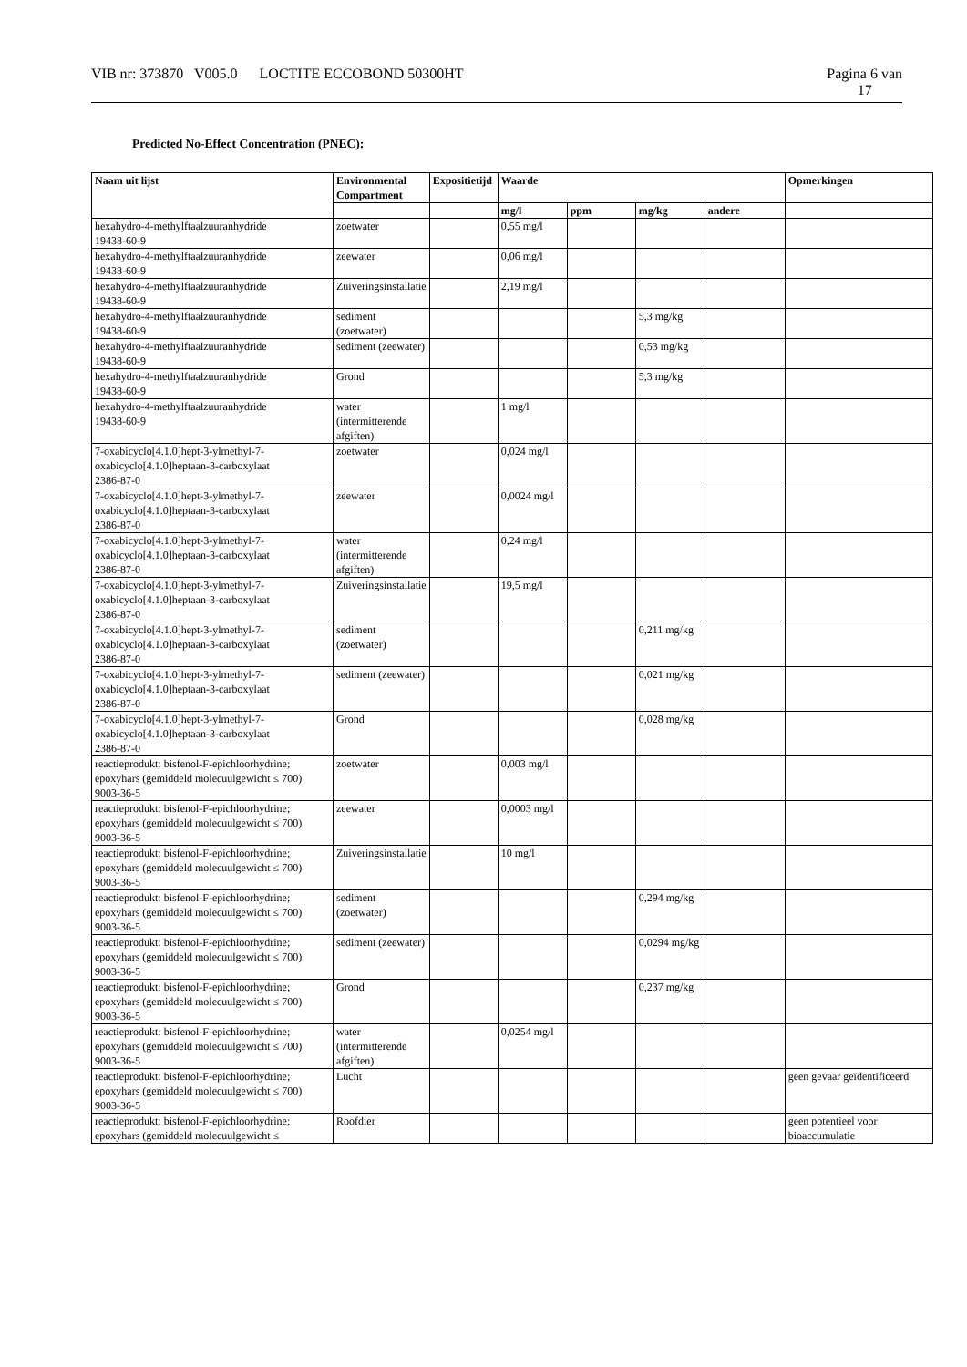VIB nr: 373870 V005.0 LOCTITE ECCOBOND 50300HT
Pagina 6 van
17
Predicted No-Effect Concentration (PNEC):
| Naam uit lijst | Environmental Compartment | Expositietijd | Waarde | | | | Opmerkingen |
| --- | --- | --- | --- | --- | --- | --- | --- |
| | | | mg/l | ppm | mg/kg | andere | |
| hexahydro-4-methylftaalzuuranhydride 19438-60-9 | zoetwater | | 0,55 mg/l | | | | |
| hexahydro-4-methylftaalzuuranhydride 19438-60-9 | zeewater | | 0,06 mg/l | | | | |
| hexahydro-4-methylftaalzuuranhydride 19438-60-9 | Zuiveringsinstallatie | | 2,19 mg/l | | | | |
| hexahydro-4-methylftaalzuuranhydride 19438-60-9 | sediment (zoetwater) | | | | 5,3 mg/kg | | |
| hexahydro-4-methylftaalzuuranhydride 19438-60-9 | sediment (zeewater) | | | | 0,53 mg/kg | | |
| hexahydro-4-methylftaalzuuranhydride 19438-60-9 | Grond | | | | 5,3 mg/kg | | |
| hexahydro-4-methylftaalzuuranhydride 19438-60-9 | water (intermitterende afgiften) | | 1 mg/l | | | | |
| 7-oxabicyclo[4.1.0]hept-3-ylmethyl-7-oxabicyclo[4.1.0]heptaan-3-carboxylaat 2386-87-0 | zoetwater | | 0,024 mg/l | | | | |
| 7-oxabicyclo[4.1.0]hept-3-ylmethyl-7-oxabicyclo[4.1.0]heptaan-3-carboxylaat 2386-87-0 | zeewater | | 0,0024 mg/l | | | | |
| 7-oxabicyclo[4.1.0]hept-3-ylmethyl-7-oxabicyclo[4.1.0]heptaan-3-carboxylaat 2386-87-0 | water (intermitterende afgiften) | | 0,24 mg/l | | | | |
| 7-oxabicyclo[4.1.0]hept-3-ylmethyl-7-oxabicyclo[4.1.0]heptaan-3-carboxylaat 2386-87-0 | Zuiveringsinstallatie | | 19,5 mg/l | | | | |
| 7-oxabicyclo[4.1.0]hept-3-ylmethyl-7-oxabicyclo[4.1.0]heptaan-3-carboxylaat 2386-87-0 | sediment (zoetwater) | | | | 0,211 mg/kg | | |
| 7-oxabicyclo[4.1.0]hept-3-ylmethyl-7-oxabicyclo[4.1.0]heptaan-3-carboxylaat 2386-87-0 | sediment (zeewater) | | | | 0,021 mg/kg | | |
| 7-oxabicyclo[4.1.0]hept-3-ylmethyl-7-oxabicyclo[4.1.0]heptaan-3-carboxylaat 2386-87-0 | Grond | | | | 0,028 mg/kg | | |
| reactieprodukt: bisfenol-F-epichloorhydrine; epoxyhars (gemiddeld molecuulgewicht ≤ 700) 9003-36-5 | zoetwater | | 0,003 mg/l | | | | |
| reactieprodukt: bisfenol-F-epichloorhydrine; epoxyhars (gemiddeld molecuulgewicht ≤ 700) 9003-36-5 | zeewater | | 0,0003 mg/l | | | | |
| reactieprodukt: bisfenol-F-epichloorhydrine; epoxyhars (gemiddeld molecuulgewicht ≤ 700) 9003-36-5 | Zuiveringsinstallatie | | 10 mg/l | | | | |
| reactieprodukt: bisfenol-F-epichloorhydrine; epoxyhars (gemiddeld molecuulgewicht ≤ 700) 9003-36-5 | sediment (zoetwater) | | | | 0,294 mg/kg | | |
| reactieprodukt: bisfenol-F-epichloorhydrine; epoxyhars (gemiddeld molecuulgewicht ≤ 700) 9003-36-5 | sediment (zeewater) | | | | 0,0294 mg/kg | | |
| reactieprodukt: bisfenol-F-epichloorhydrine; epoxyhars (gemiddeld molecuulgewicht ≤ 700) 9003-36-5 | Grond | | | | 0,237 mg/kg | | |
| reactieprodukt: bisfenol-F-epichloorhydrine; epoxyhars (gemiddeld molecuulgewicht ≤ 700) 9003-36-5 | water (intermitterende afgiften) | | 0,0254 mg/l | | | | |
| reactieprodukt: bisfenol-F-epichloorhydrine; epoxyhars (gemiddeld molecuulgewicht ≤ 700) 9003-36-5 | Lucht | | | | | | geen gevaar geïdentificeerd |
| reactieprodukt: bisfenol-F-epichloorhydrine; epoxyhars (gemiddeld molecuulgewicht ≤ | Roofdier | | | | | | geen potentieel voor bioaccumulatie |